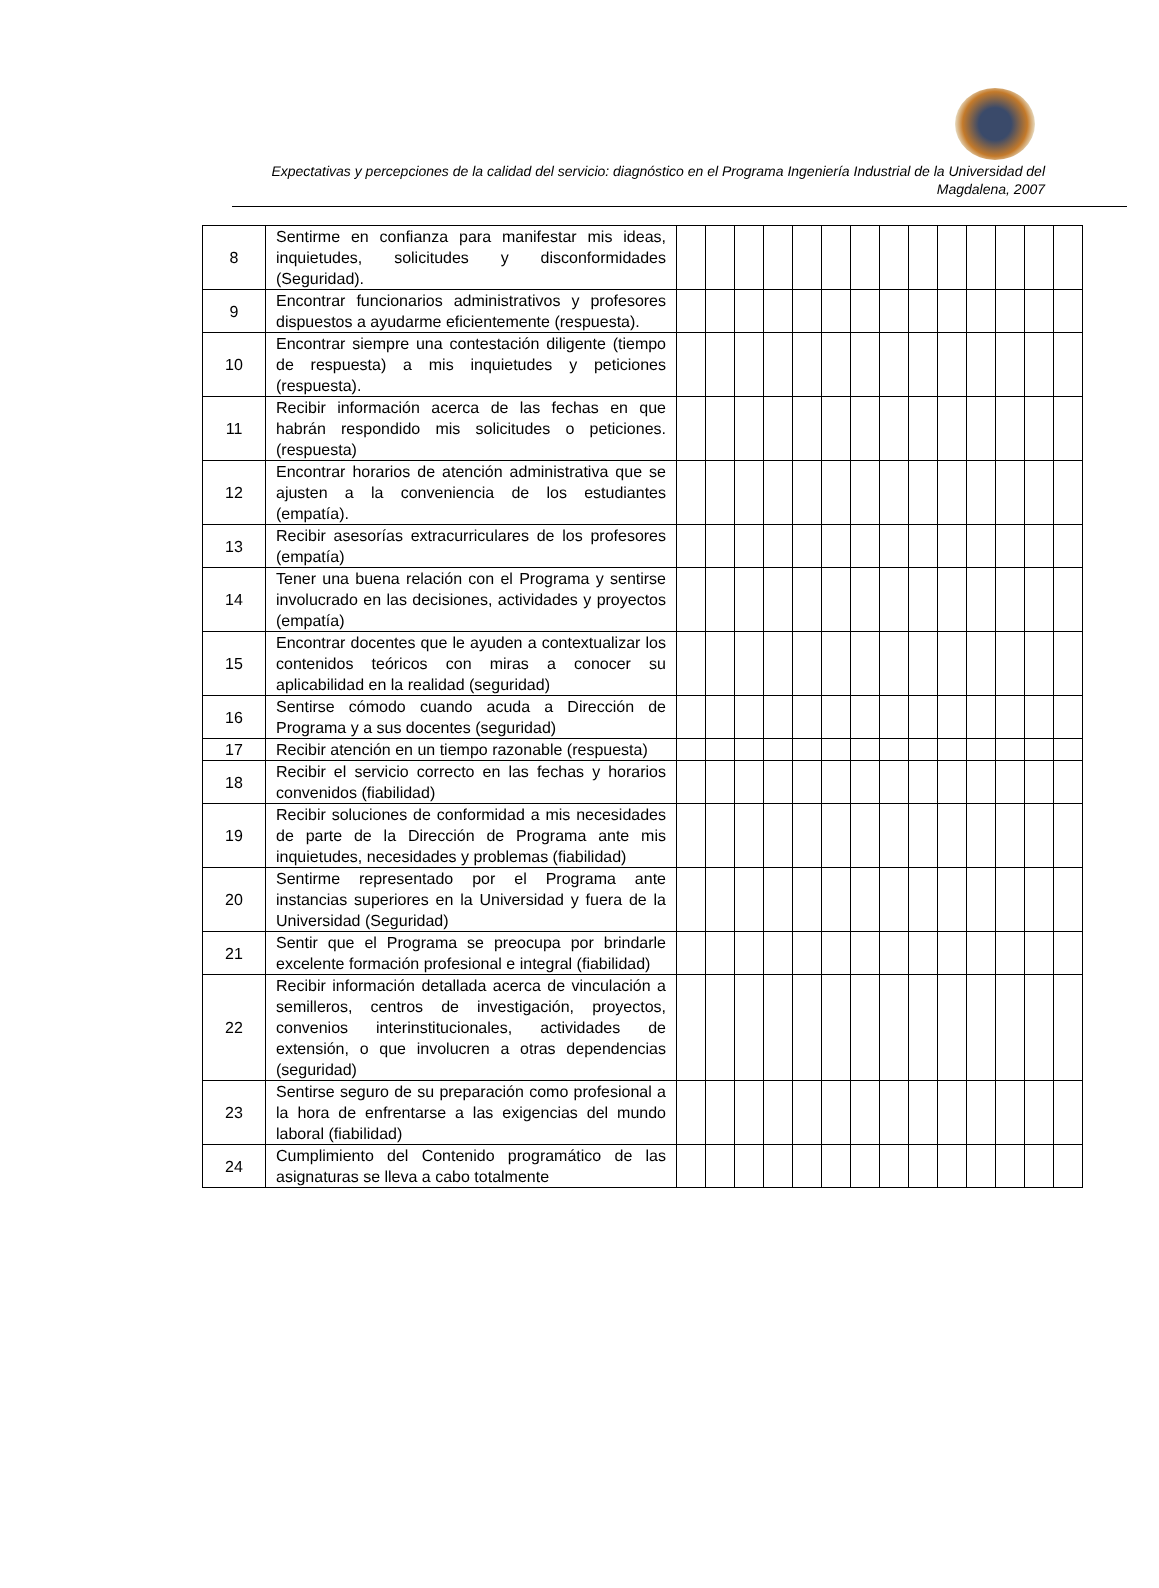Expectativas y percepciones de la calidad del servicio: diagnóstico en el Programa Ingeniería Industrial de la Universidad del Magdalena, 2007
| 8 | Sentirme en confianza para manifestar mis ideas, inquietudes, solicitudes y disconformidades (Seguridad). | | | | | | | | | | | | | | |
| 9 | Encontrar funcionarios administrativos y profesores dispuestos a ayudarme eficientemente (respuesta). | | | | | | | | | | | | | | |
| 10 | Encontrar siempre una contestación diligente (tiempo de respuesta) a mis inquietudes y peticiones (respuesta). | | | | | | | | | | | | | | |
| 11 | Recibir información acerca de las fechas en que habrán respondido mis solicitudes o peticiones. (respuesta) | | | | | | | | | | | | | | |
| 12 | Encontrar horarios de atención administrativa que se ajusten a la conveniencia de los estudiantes (empatía). | | | | | | | | | | | | | | |
| 13 | Recibir asesorías extracurriculares de los profesores (empatía) | | | | | | | | | | | | | | |
| 14 | Tener una buena relación con el Programa y sentirse involucrado en las decisiones, actividades y proyectos (empatía) | | | | | | | | | | | | | | |
| 15 | Encontrar docentes que le ayuden a contextualizar los contenidos teóricos con miras a conocer su aplicabilidad en la realidad (seguridad) | | | | | | | | | | | | | | |
| 16 | Sentirse cómodo cuando acuda a Dirección de Programa y a sus docentes (seguridad) | | | | | | | | | | | | | | |
| 17 | Recibir atención en un tiempo razonable (respuesta) | | | | | | | | | | | | | | |
| 18 | Recibir el servicio correcto en las fechas y horarios convenidos (fiabilidad) | | | | | | | | | | | | | | |
| 19 | Recibir soluciones de conformidad a mis necesidades de parte de la Dirección de Programa ante mis inquietudes, necesidades y problemas (fiabilidad) | | | | | | | | | | | | | | |
| 20 | Sentirme representado por el Programa ante instancias superiores en la Universidad y fuera de la Universidad (Seguridad) | | | | | | | | | | | | | | |
| 21 | Sentir que el Programa se preocupa por brindarle excelente formación profesional e integral (fiabilidad) | | | | | | | | | | | | | | |
| 22 | Recibir información detallada acerca de vinculación a semilleros, centros de investigación, proyectos, convenios interinstitucionales, actividades de extensión, o que involucren a otras dependencias (seguridad) | | | | | | | | | | | | | | |
| 23 | Sentirse seguro de su preparación como profesional a la hora de enfrentarse a las exigencias del mundo laboral (fiabilidad) | | | | | | | | | | | | | | |
| 24 | Cumplimiento del Contenido programático de las asignaturas se lleva a cabo totalmente | | | | | | | | | | | | | | |